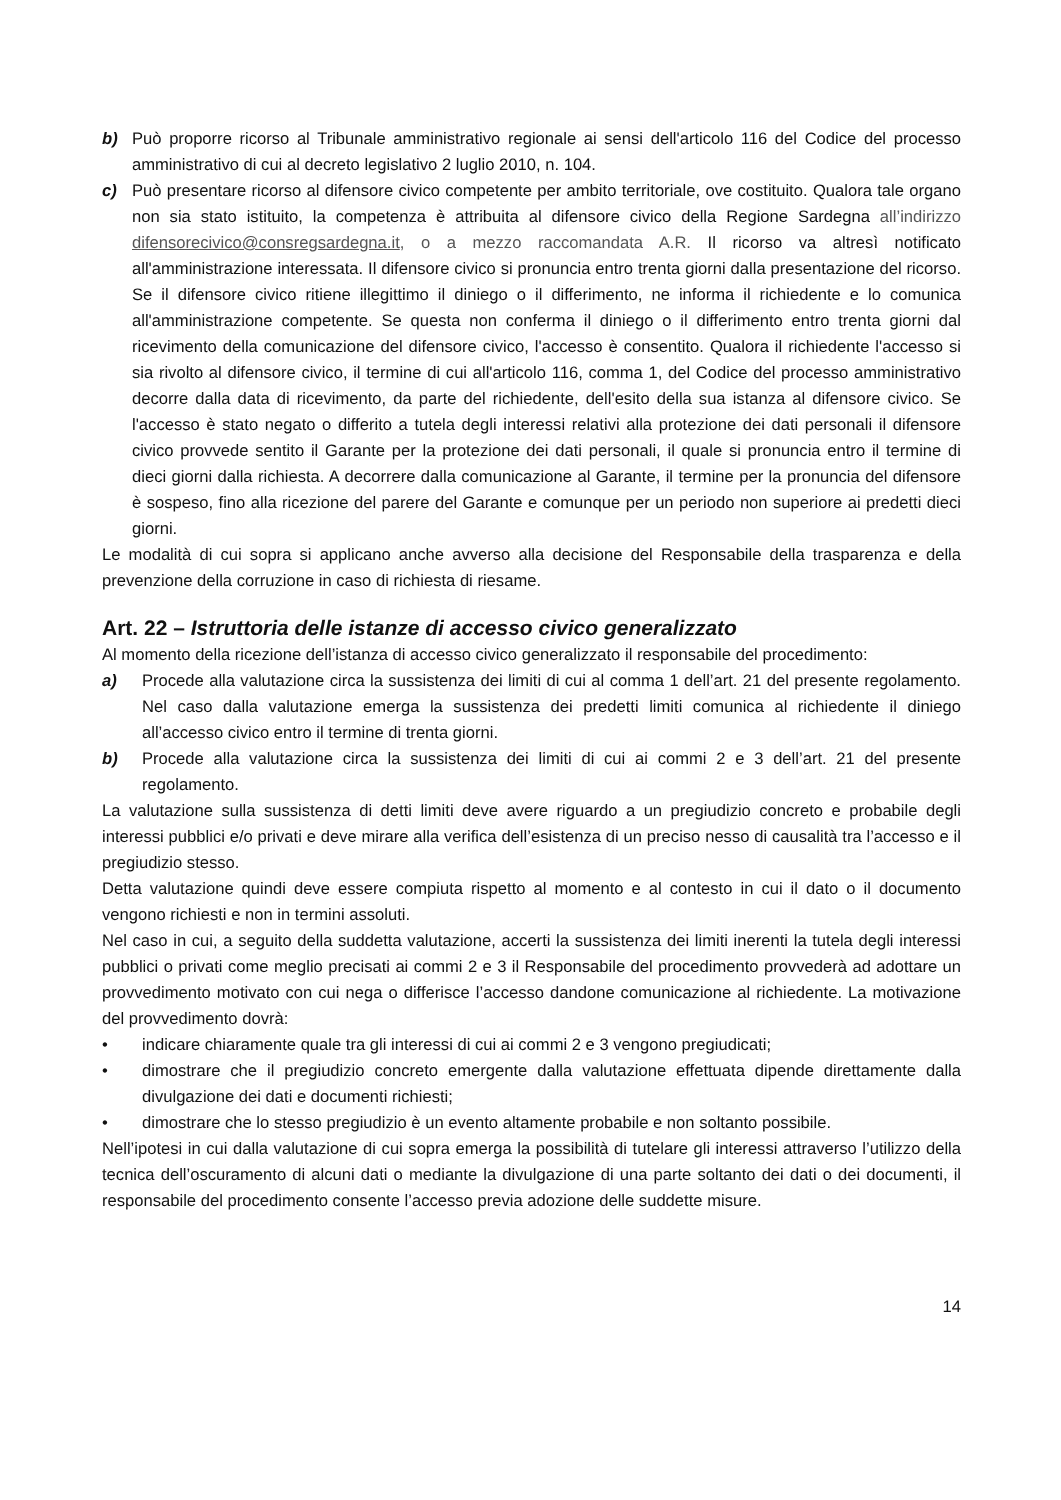b) Può proporre ricorso al Tribunale amministrativo regionale ai sensi dell'articolo 116 del Codice del processo amministrativo di cui al decreto legislativo 2 luglio 2010, n. 104.
c) Può presentare ricorso al difensore civico competente per ambito territoriale, ove costituito. Qualora tale organo non sia stato istituito, la competenza è attribuita al difensore civico della Regione Sardegna all’indirizzo difensorecivico@consregsardegna.it, o a mezzo raccomandata A.R. Il ricorso va altresì notificato all'amministrazione interessata. Il difensore civico si pronuncia entro trenta giorni dalla presentazione del ricorso. Se il difensore civico ritiene illegittimo il diniego o il differimento, ne informa il richiedente e lo comunica all'amministrazione competente. Se questa non conferma il diniego o il differimento entro trenta giorni dal ricevimento della comunicazione del difensore civico, l'accesso è consentito. Qualora il richiedente l'accesso si sia rivolto al difensore civico, il termine di cui all'articolo 116, comma 1, del Codice del processo amministrativo decorre dalla data di ricevimento, da parte del richiedente, dell'esito della sua istanza al difensore civico. Se l'accesso è stato negato o differito a tutela degli interessi relativi alla protezione dei dati personali il difensore civico provvede sentito il Garante per la protezione dei dati personali, il quale si pronuncia entro il termine di dieci giorni dalla richiesta. A decorrere dalla comunicazione al Garante, il termine per la pronuncia del difensore è sospeso, fino alla ricezione del parere del Garante e comunque per un periodo non superiore ai predetti dieci giorni.
Le modalità di cui sopra si applicano anche avverso alla decisione del Responsabile della trasparenza e della prevenzione della corruzione in caso di richiesta di riesame.
Art. 22 – Istruttoria delle istanze di accesso civico generalizzato
Al momento della ricezione dell’istanza di accesso civico generalizzato il responsabile del procedimento:
a) Procede alla valutazione circa la sussistenza dei limiti di cui al comma 1 dell’art. 21 del presente regolamento. Nel caso dalla valutazione emerga la sussistenza dei predetti limiti comunica al richiedente il diniego all’accesso civico entro il termine di trenta giorni.
b) Procede alla valutazione circa la sussistenza dei limiti di cui ai commi 2 e 3 dell’art. 21 del presente regolamento.
La valutazione sulla sussistenza di detti limiti deve avere riguardo a un pregiudizio concreto e probabile degli interessi pubblici e/o privati e deve mirare alla verifica dell’esistenza di un preciso nesso di causalità tra l’accesso e il pregiudizio stesso.
Detta valutazione quindi deve essere compiuta rispetto al momento e al contesto in cui il dato o il documento vengono richiesti e non in termini assoluti.
Nel caso in cui, a seguito della suddetta valutazione, accerti la sussistenza dei limiti inerenti la tutela degli interessi pubblici o privati come meglio precisati ai commi 2 e 3 il Responsabile del procedimento provvederà ad adottare un provvedimento motivato con cui nega o differisce l’accesso dandone comunicazione al richiedente. La motivazione del provvedimento dovrà:
• indicare chiaramente quale tra gli interessi di cui ai commi 2 e 3 vengono pregiudicati;
• dimostrare che il pregiudizio concreto emergente dalla valutazione effettuata dipende direttamente dalla divulgazione dei dati e documenti richiesti;
• dimostrare che lo stesso pregiudizio è un evento altamente probabile e non soltanto possibile.
Nell’ipotesi in cui dalla valutazione di cui sopra emerga la possibilità di tutelare gli interessi attraverso l’utilizzo della tecnica dell’oscuramento di alcuni dati o mediante la divulgazione di una parte soltanto dei dati o dei documenti, il responsabile del procedimento consente l’accesso previa adozione delle suddette misure.
14